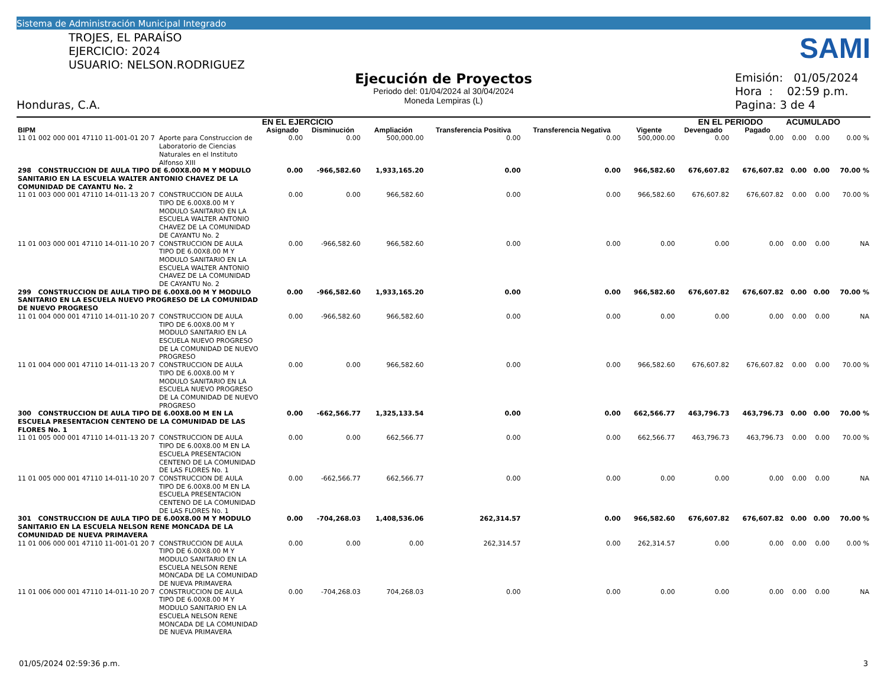Sistema de Administración Municipal Integrado
TROJES, EL PARAÍSO
EJERCICIO: 2024
USUARIO: NELSON.RODRIGUEZ
Honduras, C.A.
SAMI
Ejecución de Proyectos
Periodo del: 01/04/2024 al 30/04/2024
Moneda Lempiras (L)
Emisión: 01/05/2024
Hora : 02:59 p.m.
Pagina: 3 de 4
| | | EN EL EJERCICIO | | | | | | EN EL PERIODO | | ACUMULADO | | |
| --- | --- | --- | --- | --- | --- | --- | --- | --- | --- | --- | --- | --- |
| BIPM | | Asignado | Disminución | Ampliación | Transferencia Positiva | Transferencia Negativa | Vigente | Devengado | Pagado | | | |
| 11 01 002 000 001 47110 11-001-01 20 7 | Aporte para Construccion de Laboratorio de Ciencias Naturales en el Instituto Alfonso XIII | 0.00 | 0.00 | 500,000.00 | 0.00 | 0.00 | 500,000.00 | 0.00 | 0.00 | 0.00 | 0.00 | 0.00 % |
| 298 CONSTRUCCION DE AULA TIPO DE 6.00X8.00 M Y MODULO SANITARIO EN LA ESCUELA WALTER ANTONIO CHAVEZ DE LA COMUNIDAD DE CAYANTU No. 2 | | 0.00 | -966,582.60 | 1,933,165.20 | 0.00 | 0.00 | 966,582.60 | 676,607.82 | 676,607.82 | 0.00 | 0.00 | 70.00 % |
| 11 01 003 000 001 47110 14-011-13 20 7 | CONSTRUCCION DE AULA TIPO DE 6.00X8.00 M Y MODULO SANITARIO EN LA ESCUELA WALTER ANTONIO CHAVEZ DE LA COMUNIDAD DE CAYANTU No. 2 | 0.00 | 0.00 | 966,582.60 | 0.00 | 0.00 | 966,582.60 | 676,607.82 | 676,607.82 | 0.00 | 0.00 | 70.00 % |
| 11 01 003 000 001 47110 14-011-10 20 7 | CONSTRUCCION DE AULA TIPO DE 6.00X8.00 M Y MODULO SANITARIO EN LA ESCUELA WALTER ANTONIO CHAVEZ DE LA COMUNIDAD DE CAYANTU No. 2 | 0.00 | -966,582.60 | 966,582.60 | 0.00 | 0.00 | 0.00 | 0.00 | 0.00 | 0.00 | 0.00 | NA |
| 299 CONSTRUCCION DE AULA TIPO DE 6.00X8.00 M Y MODULO SANITARIO EN LA ESCUELA NUEVO PROGRESO DE LA COMUNIDAD DE NUEVO PROGRESO | | 0.00 | -966,582.60 | 1,933,165.20 | 0.00 | 0.00 | 966,582.60 | 676,607.82 | 676,607.82 | 0.00 | 0.00 | 70.00 % |
| 11 01 004 000 001 47110 14-011-10 20 7 | CONSTRUCCION DE AULA TIPO DE 6.00X8.00 M Y MODULO SANITARIO EN LA ESCUELA NUEVO PROGRESO DE LA COMUNIDAD DE NUEVO PROGRESO | 0.00 | -966,582.60 | 966,582.60 | 0.00 | 0.00 | 0.00 | 0.00 | 0.00 | 0.00 | 0.00 | NA |
| 11 01 004 000 001 47110 14-011-13 20 7 | CONSTRUCCION DE AULA TIPO DE 6.00X8.00 M Y MODULO SANITARIO EN LA ESCUELA NUEVO PROGRESO DE LA COMUNIDAD DE NUEVO PROGRESO | 0.00 | 0.00 | 966,582.60 | 0.00 | 0.00 | 966,582.60 | 676,607.82 | 676,607.82 | 0.00 | 0.00 | 70.00 % |
| 300 CONSTRUCCION DE AULA TIPO DE 6.00X8.00 M EN LA ESCUELA PRESENTACION CENTENO DE LA COMUNIDAD DE LAS FLORES No. 1 | | 0.00 | -662,566.77 | 1,325,133.54 | 0.00 | 0.00 | 662,566.77 | 463,796.73 | 463,796.73 | 0.00 | 0.00 | 70.00 % |
| 11 01 005 000 001 47110 14-011-13 20 7 | CONSTRUCCION DE AULA TIPO DE 6.00X8.00 M EN LA ESCUELA PRESENTACION CENTENO DE LA COMUNIDAD DE LAS FLORES No. 1 | 0.00 | 0.00 | 662,566.77 | 0.00 | 0.00 | 662,566.77 | 463,796.73 | 463,796.73 | 0.00 | 0.00 | 70.00 % |
| 11 01 005 000 001 47110 14-011-10 20 7 | CONSTRUCCION DE AULA TIPO DE 6.00X8.00 M EN LA ESCUELA PRESENTACION CENTENO DE LA COMUNIDAD DE LAS FLORES No. 1 | 0.00 | -662,566.77 | 662,566.77 | 0.00 | 0.00 | 0.00 | 0.00 | 0.00 | 0.00 | 0.00 | NA |
| 301 CONSTRUCCION DE AULA TIPO DE 6.00X8.00 M Y MODULO SANITARIO EN LA ESCUELA NELSON RENE MONCADA DE LA COMUNIDAD DE NUEVA PRIMAVERA | | 0.00 | -704,268.03 | 1,408,536.06 | 262,314.57 | 0.00 | 966,582.60 | 676,607.82 | 676,607.82 | 0.00 | 0.00 | 70.00 % |
| 11 01 006 000 001 47110 11-001-01 20 7 | CONSTRUCCION DE AULA TIPO DE 6.00X8.00 M Y MODULO SANITARIO EN LA ESCUELA NELSON RENE MONCADA DE LA COMUNIDAD DE NUEVA PRIMAVERA | 0.00 | 0.00 | 0.00 | 262,314.57 | 0.00 | 262,314.57 | 0.00 | 0.00 | 0.00 | 0.00 | 0.00 % |
| 11 01 006 000 001 47110 14-011-10 20 7 | CONSTRUCCION DE AULA TIPO DE 6.00X8.00 M Y MODULO SANITARIO EN LA ESCUELA NELSON RENE MONCADA DE LA COMUNIDAD DE NUEVA PRIMAVERA | 0.00 | -704,268.03 | 704,268.03 | 0.00 | 0.00 | 0.00 | 0.00 | 0.00 | 0.00 | 0.00 | NA |
01/05/2024 02:59:36 p.m. 3